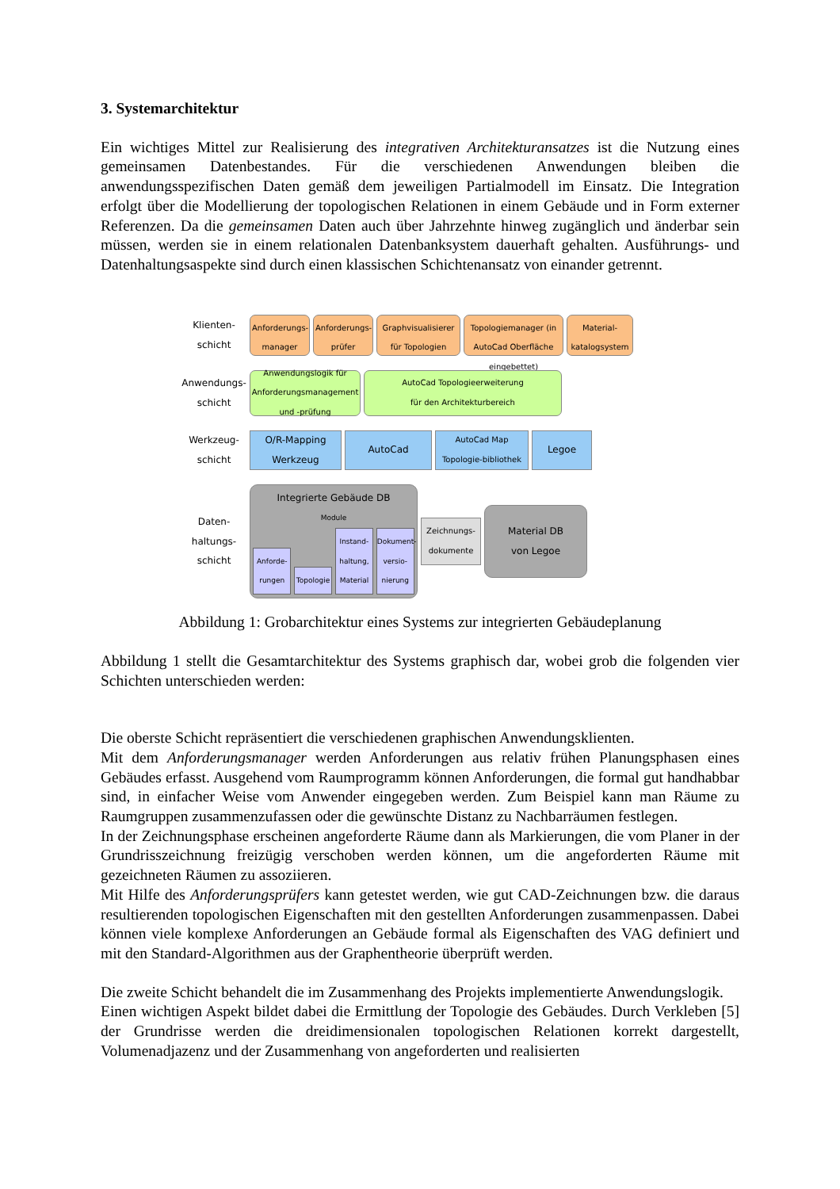3. Systemarchitektur
Ein wichtiges Mittel zur Realisierung des integrativen Architekturansatzes ist die Nutzung eines gemeinsamen Datenbestandes. Für die verschiedenen Anwendungen bleiben die anwendungsspezifischen Daten gemäß dem jeweiligen Partialmodell im Einsatz. Die Integration erfolgt über die Modellierung der topologischen Relationen in einem Gebäude und in Form externer Referenzen. Da die gemeinsamen Daten auch über Jahrzehnte hinweg zugänglich und änderbar sein müssen, werden sie in einem relationalen Datenbanksystem dauerhaft gehalten. Ausführungs- und Datenhaltungsaspekte sind durch einen klassischen Schichtenansatz von einander getrennt.
Klienten-
schicht
Anforderungs-
manager
Anforderungs-
prüfer
Graphvisualisierer
für Topologien
Topologiemanager (in AutoCad Oberfläche eingebettet)
Material-
katalogsystem
Anwendungs-
schicht
Anwendungslogik für Anforderungsmanagement und -prüfung
AutoCad Topologieerweiterung
für den Architekturbereich
Werkzeug-
schicht
O/R-Mapping Werkzeug
AutoCad
AutoCad Map Topologie-bibliothek
Legoe
Daten-
haltungs-
schicht
Integrierte Gebäude DB
Module
Anforde-rungen Topologie Instand-haltung, Material Dokument-versio-nierung
Zeichnungs-
dokumente
Material DB
von Legoe
Abbildung 1: Grobarchitektur eines Systems zur integrierten Gebäudeplanung
Abbildung 1 stellt die Gesamtarchitektur des Systems graphisch dar, wobei grob die folgenden vier Schichten unterschieden werden:
Die oberste Schicht repräsentiert die verschiedenen graphischen Anwendungsklienten.
Mit dem Anforderungsmanager werden Anforderungen aus relativ frühen Planungsphasen eines Gebäudes erfasst. Ausgehend vom Raumprogramm können Anforderungen, die formal gut handhabbar sind, in einfacher Weise vom Anwender eingegeben werden. Zum Beispiel kann man Räume zu Raumgruppen zusammenzufassen oder die gewünschte Distanz zu Nachbarräumen festlegen.
In der Zeichnungsphase erscheinen angeforderte Räume dann als Markierungen, die vom Planer in der Grundrisszeichnung freizügig verschoben werden können, um die angeforderten Räume mit gezeichneten Räumen zu assoziieren.
Mit Hilfe des Anforderungsprüfers kann getestet werden, wie gut CAD-Zeichnungen bzw. die daraus resultierenden topologischen Eigenschaften mit den gestellten Anforderungen zusammenpassen. Dabei können viele komplexe Anforderungen an Gebäude formal als Eigenschaften des VAG definiert und mit den Standard-Algorithmen aus der Graphentheorie überprüft werden.
Die zweite Schicht behandelt die im Zusammenhang des Projekts implementierte Anwendungslogik.
Einen wichtigen Aspekt bildet dabei die Ermittlung der Topologie des Gebäudes. Durch Verkleben [5] der Grundrisse werden die dreidimensionalen topologischen Relationen korrekt dargestellt, Volumenadjazenz und der Zusammenhang von angeforderten und realisierten